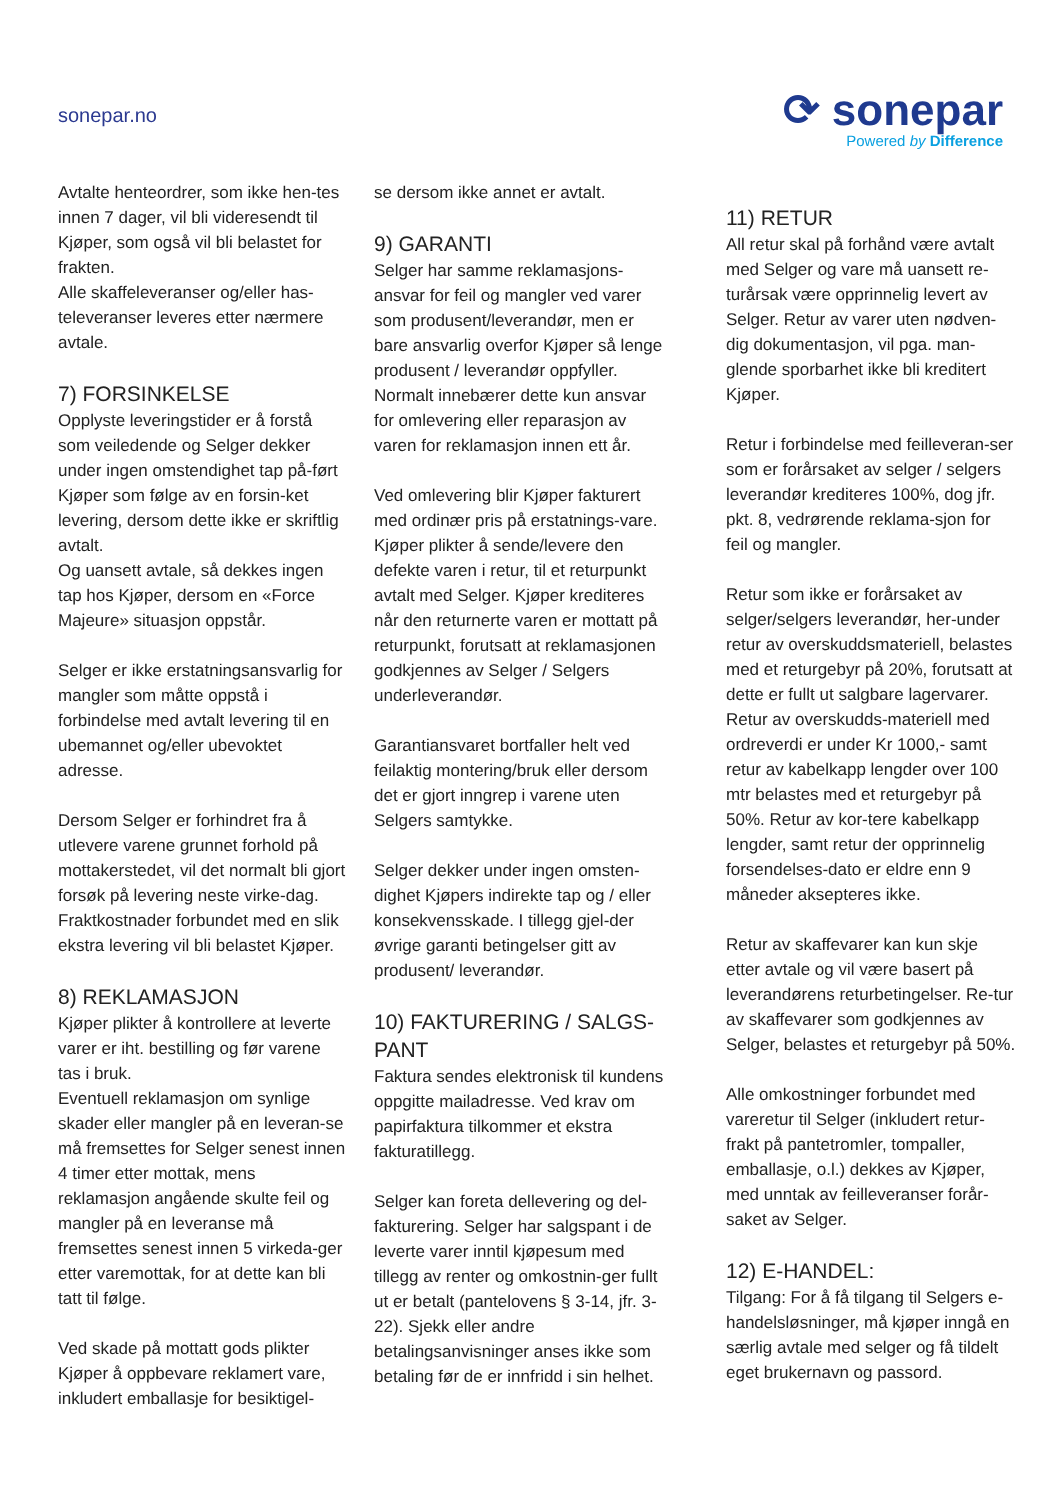sonepar.no
⟳ sonepar
Powered by Difference
Avtalte henteordrer, som ikke hen-tes innen 7 dager, vil bli videresendt til Kjøper, som også vil bli belastet for frakten.
Alle skaffeleveranser og/eller has-televeranser leveres etter nærmere avtale.
7) FORSINKELSE
Opplyste leveringstider er å forstå som veiledende og Selger dekker under ingen omstendighet tap på-ført Kjøper som følge av en forsin-ket levering, dersom dette ikke er skriftlig avtalt.
Og uansett avtale, så dekkes ingen tap hos Kjøper, dersom en «Force Majeure» situasjon oppstår.
Selger er ikke erstatningsansvarlig for mangler som måtte oppstå i forbindelse med avtalt levering til en ubemannet og/eller ubevoktet adresse.
Dersom Selger er forhindret fra å utlevere varene grunnet forhold på mottakerstedet, vil det normalt bli gjort forsøk på levering neste virke-dag. Fraktkostnader forbundet med en slik ekstra levering vil bli belastet Kjøper.
8) REKLAMASJON
Kjøper plikter å kontrollere at leverte varer er iht. bestilling og før varene tas i bruk.
Eventuell reklamasjon om synlige skader eller mangler på en leveran-se må fremsettes for Selger senest innen 4 timer etter mottak, mens reklamasjon angående skulte feil og mangler på en leveranse må fremsettes senest innen 5 virkeda-ger etter varemottak, for at dette kan bli tatt til følge.
Ved skade på mottatt gods plikter Kjøper å oppbevare reklamert vare, inkludert emballasje for besiktigel-
se dersom ikke annet er avtalt.
9) GARANTI
Selger har samme reklamasjons-ansvar for feil og mangler ved varer som produsent/leverandør, men er bare ansvarlig overfor Kjøper så lenge produsent / leverandør oppfyller. Normalt innebærer dette kun ansvar for omlevering eller reparasjon av varen for reklamasjon innen ett år.
Ved omlevering blir Kjøper fakturert med ordinær pris på erstatnings-vare. Kjøper plikter å sende/levere den defekte varen i retur, til et returpunkt avtalt med Selger. Kjøper krediteres når den returnerte varen er mottatt på returpunkt, forutsatt at reklamasjonen godkjennes av Selger / Selgers underleverandør.
Garantiansvaret bortfaller helt ved feilaktig montering/bruk eller dersom det er gjort inngrep i varene uten Selgers samtykke.
Selger dekker under ingen omsten-dighet Kjøpers indirekte tap og / eller konsekvensskade. I tillegg gjel-der øvrige garanti betingelser gitt av produsent/ leverandør.
10) FAKTURERING / SALGS-PANT
Faktura sendes elektronisk til kundens oppgitte mailadresse. Ved krav om papirfaktura tilkommer et ekstra fakturatillegg.
Selger kan foreta dellevering og del-fakturering. Selger har salgspant i de leverte varer inntil kjøpesum med tillegg av renter og omkostnin-ger fullt ut er betalt (pantelovens § 3-14, jfr. 3-22). Sjekk eller andre betalingsanvisninger anses ikke som betaling før de er innfridd i sin helhet.
11) RETUR
All retur skal på forhånd være avtalt med Selger og vare må uansett re-turårsak være opprinnelig levert av Selger. Retur av varer uten nødven-dig dokumentasjon, vil pga. man-glende sporbarhet ikke bli kreditert Kjøper.
Retur i forbindelse med feilleveran-ser som er forårsaket av selger / selgers leverandør krediteres 100%, dog jfr. pkt. 8, vedrørende reklama-sjon for feil og mangler.
Retur som ikke er forårsaket av selger/selgers leverandør, her-under retur av overskuddsmateriell, belastes med et returgebyr på 20%, forutsatt at dette er fullt ut salgbare lagervarer. Retur av overskudds-materiell med ordreverdi er under Kr 1000,- samt retur av kabelkapp lengder over 100 mtr belastes med et returgebyr på 50%. Retur av kor-tere kabelkapp lengder, samt retur der opprinnelig forsendelses-dato er eldre enn 9 måneder aksepteres ikke.
Retur av skaffevarer kan kun skje etter avtale og vil være basert på leverandørens returbetingelser. Re-tur av skaffevarer som godkjennes av Selger, belastes et returgebyr på 50%.
Alle omkostninger forbundet med vareretur til Selger (inkludert retur-frakt på pantetromler, tompaller, emballasje, o.l.) dekkes av Kjøper, med unntak av feilleveranser forår-saket av Selger.
12) E-HANDEL:
Tilgang: For å få tilgang til Selgers e-handelsløsninger, må kjøper inngå en særlig avtale med selger og få tildelt eget brukernavn og passord.